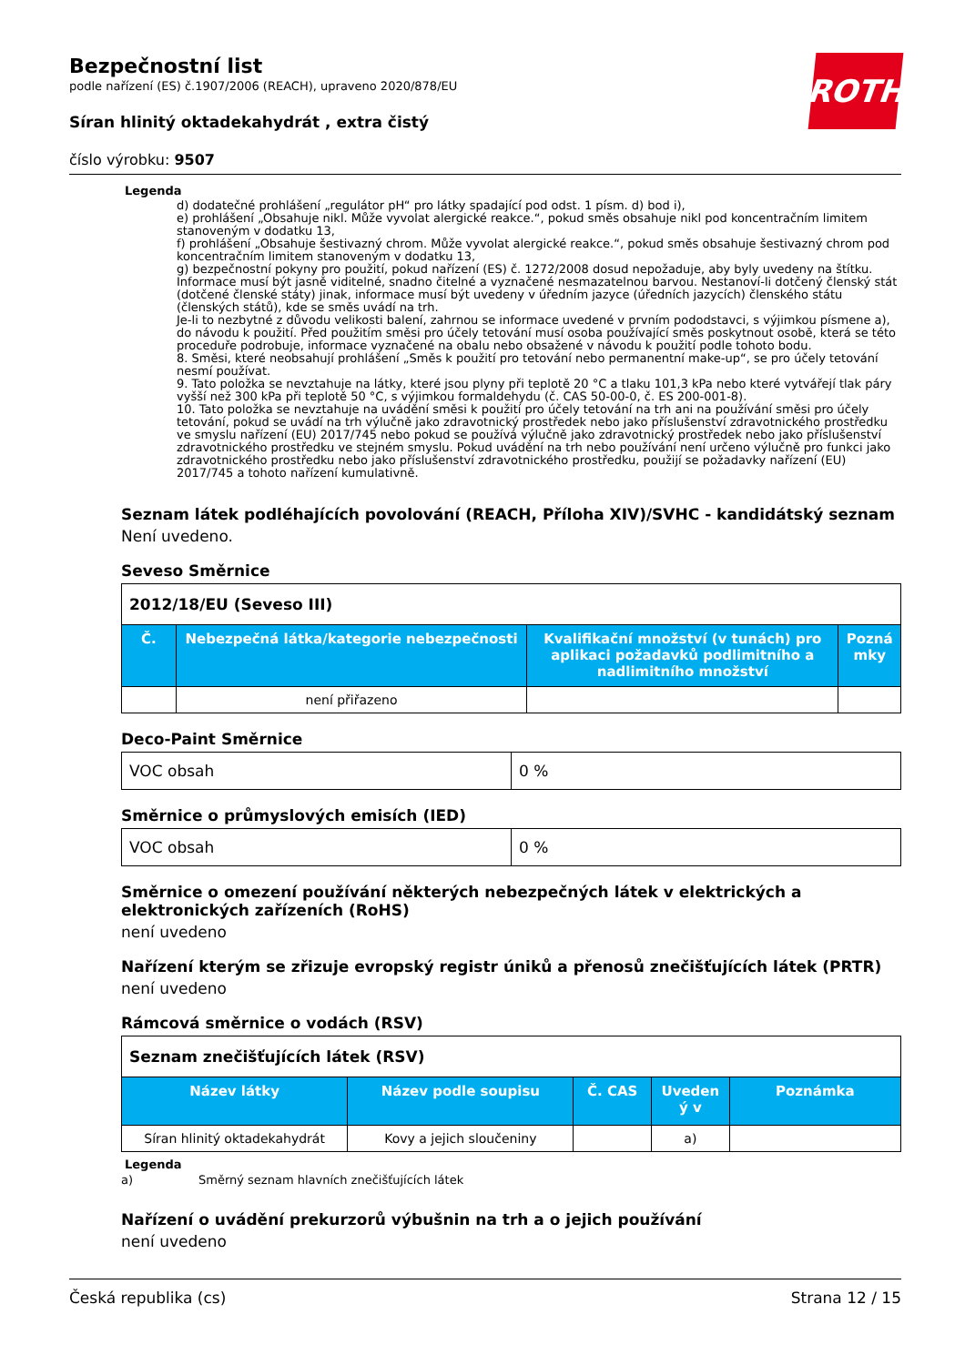ROTH
Bezpečnostní list
podle nařízení (ES) č.1907/2006 (REACH), upraveno 2020/878/EU
Síran hlinitý oktadekahydrát , extra čistý
číslo výrobku: 9507
Legenda
d) dodatečné prohlášení „regulátor pH“ pro látky spadající pod odst. 1 písm. d) bod i),
e) prohlášení „Obsahuje nikl. Může vyvolat alergické reakce.“, pokud směs obsahuje nikl pod koncentračním limitem stanoveným v dodatku 13,
f) prohlášení „Obsahuje šestivazný chrom. Může vyvolat alergické reakce.“, pokud směs obsahuje šestivazný chrom pod koncentračním limitem stanoveným v dodatku 13,
g) bezpečnostní pokyny pro použití, pokud nařízení (ES) č. 1272/2008 dosud nepožaduje, aby byly uvedeny na štítku. Informace musí být jasně viditelné, snadno čitelné a vyznačené nesmazatelnou barvou. Nestanoví-li dotčený členský stát (dotčené členské státy) jinak, informace musí být uvedeny v úředním jazyce (úředních jazycích) členského státu (členských států), kde se směs uvádí na trh.
Je-li to nezbytné z důvodu velikosti balení, zahrnou se informace uvedené v prvním pododstavci, s výjimkou písmene a), do návodu k použití. Před použitím směsi pro účely tetování musí osoba používající směs poskytnout osobě, která se této proceduře podrobuje, informace vyznačené na obalu nebo obsažené v návodu k použití podle tohoto bodu.
8. Směsi, které neobsahují prohlášení „Směs k použití pro tetování nebo permanentní make-up“, se pro účely tetování nesmí používat.
9. Tato položka se nevztahuje na látky, které jsou plyny při teplotě 20 °C a tlaku 101,3 kPa nebo které vytvářejí tlak páry vyšší než 300 kPa při teplotě 50 °C, s výjimkou formaldehydu (č. CAS 50-00-0, č. ES 200-001-8).
10. Tato položka se nevztahuje na uvádění směsi k použití pro účely tetování na trh ani na používání směsi pro účely tetování, pokud se uvádí na trh výlučně jako zdravotnický prostředek nebo jako příslušenství zdravotnického prostředku ve smyslu nařízení (EU) 2017/745 nebo pokud se používá výlučně jako zdravotnický prostředek nebo jako příslušenství zdravotnického prostředku ve stejném smyslu. Pokud uvádění na trh nebo používání není určeno výlučně pro funkci jako zdravotnického prostředku nebo jako příslušenství zdravotnického prostředku, použijí se požadavky nařízení (EU) 2017/745 a tohoto nařízení kumulativně.
Seznam látek podléhajících povolování (REACH, Příloha XIV)/SVHC - kandidátský seznam
Není uvedeno.
Seveso Směrnice
| 2012/18/EU (Seveso III) | | | |
| Č. | Nebezpečná látka/kategorie nebezpečnosti | Kvalifikační množství (v tunách) pro aplikaci požadavků podlimitního a nadlimitního množství | Pozná mky |
| | není přiřazeno | | |
Deco-Paint Směrnice
| VOC obsah | 0 % |
Směrnice o průmyslových emisích (IED)
| VOC obsah | 0 % |
Směrnice o omezení používání některých nebezpečných látek v elektrických a elektronických zařízeních (RoHS)
není uvedeno
Nařízení kterým se zřizuje evropský registr úniků a přenosů znečišťujících látek (PRTR)
není uvedeno
Rámcová směrnice o vodách (RSV)
| Seznam znečišťujících látek (RSV) | | | | |
| Název látky | Název podle soupisu | Č. CAS | Uveden ý v | Poznámka |
| Síran hlinitý oktadekahydrát | Kovy a jejich sloučeniny | | a) | |
Legenda
a) Směrný seznam hlavních znečišťujících látek
Nařízení o uvádění prekurzorů výbušnin na trh a o jejich používání
není uvedeno
Česká republika (cs) Strana 12 / 15